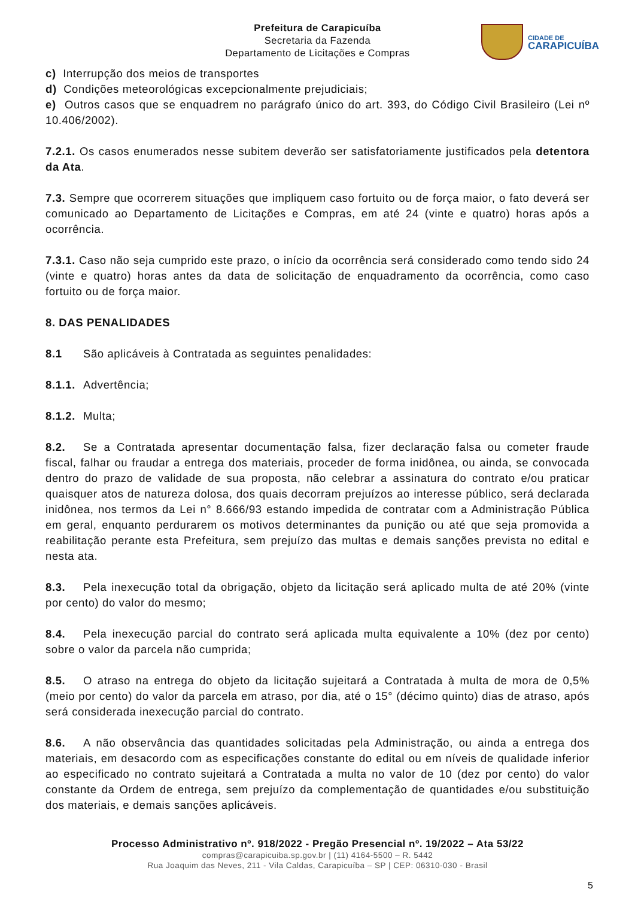Prefeitura de Carapicuíba
Secretaria da Fazenda
Departamento de Licitações e Compras
CIDADE DE
CARAPICUÍBA
c) Interrupção dos meios de transportes
d) Condições meteorológicas excepcionalmente prejudiciais;
e) Outros casos que se enquadrem no parágrafo único do art. 393, do Código Civil Brasileiro (Lei nº 10.406/2002).
7.2.1. Os casos enumerados nesse subitem deverão ser satisfatoriamente justificados pela detentora da Ata.
7.3. Sempre que ocorrerem situações que impliquem caso fortuito ou de força maior, o fato deverá ser comunicado ao Departamento de Licitações e Compras, em até 24 (vinte e quatro) horas após a ocorrência.
7.3.1. Caso não seja cumprido este prazo, o início da ocorrência será considerado como tendo sido 24 (vinte e quatro) horas antes da data de solicitação de enquadramento da ocorrência, como caso fortuito ou de força maior.
8. DAS PENALIDADES
8.1 São aplicáveis à Contratada as seguintes penalidades:
8.1.1. Advertência;
8.1.2. Multa;
8.2. Se a Contratada apresentar documentação falsa, fizer declaração falsa ou cometer fraude fiscal, falhar ou fraudar a entrega dos materiais, proceder de forma inidônea, ou ainda, se convocada dentro do prazo de validade de sua proposta, não celebrar a assinatura do contrato e/ou praticar quaisquer atos de natureza dolosa, dos quais decorram prejuízos ao interesse público, será declarada inidônea, nos termos da Lei n° 8.666/93 estando impedida de contratar com a Administração Pública em geral, enquanto perdurarem os motivos determinantes da punição ou até que seja promovida a reabilitação perante esta Prefeitura, sem prejuízo das multas e demais sanções prevista no edital e nesta ata.
8.3. Pela inexecução total da obrigação, objeto da licitação será aplicado multa de até 20% (vinte por cento) do valor do mesmo;
8.4. Pela inexecução parcial do contrato será aplicada multa equivalente a 10% (dez por cento) sobre o valor da parcela não cumprida;
8.5. O atraso na entrega do objeto da licitação sujeitará a Contratada à multa de mora de 0,5% (meio por cento) do valor da parcela em atraso, por dia, até o 15° (décimo quinto) dias de atraso, após será considerada inexecução parcial do contrato.
8.6. A não observância das quantidades solicitadas pela Administração, ou ainda a entrega dos materiais, em desacordo com as especificações constante do edital ou em níveis de qualidade inferior ao especificado no contrato sujeitará a Contratada a multa no valor de 10 (dez por cento) do valor constante da Ordem de entrega, sem prejuízo da complementação de quantidades e/ou substituição dos materiais, e demais sanções aplicáveis.
Processo Administrativo nº. 918/2022 - Pregão Presencial nº. 19/2022 – Ata 53/22
compras@carapicuiba.sp.gov.br | (11) 4164-5500 – R. 5442
Rua Joaquim das Neves, 211 - Vila Caldas, Carapicuíba – SP | CEP: 06310-030 - Brasil
5